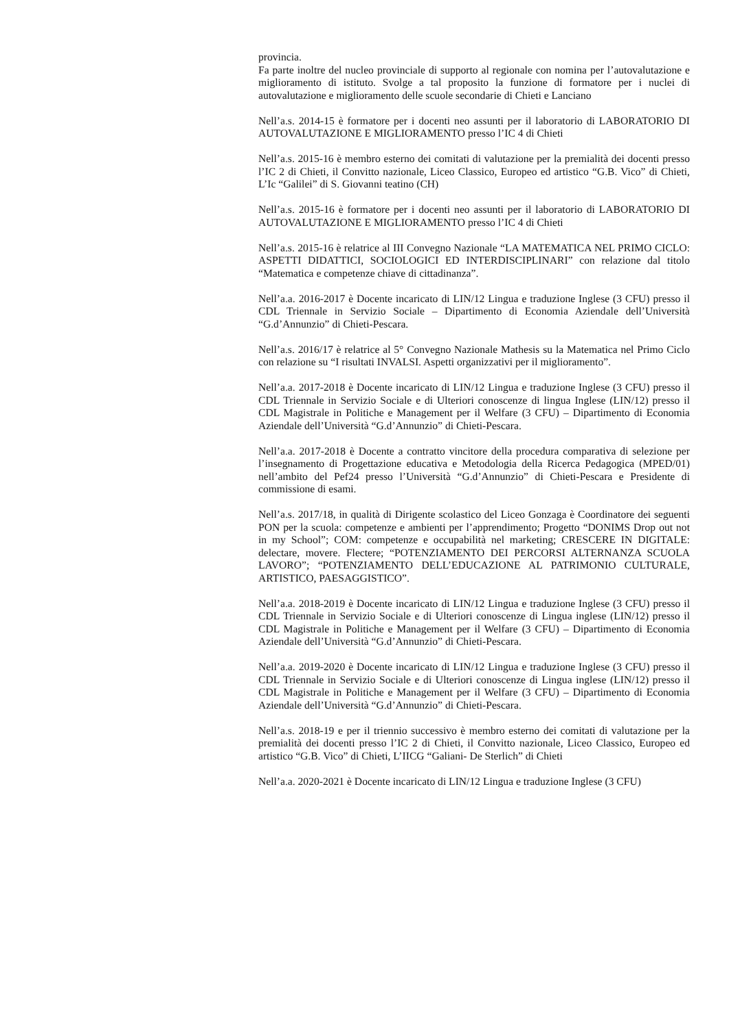provincia.
Fa parte inoltre del nucleo provinciale di supporto al regionale con nomina per l’autovalutazione e miglioramento di istituto. Svolge a tal proposito la funzione di formatore per i nuclei di autovalutazione e miglioramento delle scuole secondarie di Chieti e Lanciano
Nell’a.s. 2014-15 è formatore per i docenti neo assunti per il laboratorio di LABORATORIO DI AUTOVALUTAZIONE E MIGLIORAMENTO presso l’IC 4 di Chieti
Nell’a.s. 2015-16 è membro esterno dei comitati di valutazione per la premialità dei docenti presso l’IC 2 di Chieti, il Convitto nazionale, Liceo Classico, Europeo ed artistico “G.B. Vico” di Chieti, L’Ic “Galilei” di S. Giovanni teatino (CH)
Nell’a.s. 2015-16 è formatore per i docenti neo assunti per il laboratorio di LABORATORIO DI AUTOVALUTAZIONE E MIGLIORAMENTO presso l’IC 4 di Chieti
Nell’a.s. 2015-16 è relatrice al III Convegno Nazionale “LA MATEMATICA NEL PRIMO CICLO: ASPETTI DIDATTICI, SOCIOLOGICI ED INTERDISCIPLINARI” con relazione dal titolo “Matematica e competenze chiave di cittadinanza”.
Nell’a.a. 2016-2017 è Docente incaricato di LIN/12 Lingua e traduzione Inglese (3 CFU) presso il CDL Triennale in Servizio Sociale – Dipartimento di Economia Aziendale dell’Università “G.d’Annunzio” di Chieti-Pescara.
Nell’a.s. 2016/17 è relatrice al 5° Convegno Nazionale Mathesis su la Matematica nel Primo Ciclo con relazione su “I risultati INVALSI. Aspetti organizzativi per il miglioramento”.
Nell’a.a. 2017-2018 è Docente incaricato di LIN/12 Lingua e traduzione Inglese (3 CFU) presso il CDL Triennale in Servizio Sociale e di Ulteriori conoscenze di lingua Inglese (LIN/12) presso il CDL Magistrale in Politiche e Management per il Welfare (3 CFU) – Dipartimento di Economia Aziendale dell’Università “G.d’Annunzio” di Chieti-Pescara.
Nell’a.a. 2017-2018 è Docente a contratto vincitore della procedura comparativa di selezione per l’insegnamento di Progettazione educativa e Metodologia della Ricerca Pedagogica (MPED/01) nell’ambito del Pef24 presso l’Università “G.d’Annunzio” di Chieti-Pescara e Presidente di commissione di esami.
Nell’a.s. 2017/18, in qualità di Dirigente scolastico del Liceo Gonzaga è Coordinatore dei seguenti PON per la scuola: competenze e ambienti per l’apprendimento; Progetto “DONIMS Drop out not in my School”; COM: competenze e occupabilità nel marketing; CRESCERE IN DIGITALE: delectare, movere. Flectere; “POTENZIAMENTO DEI PERCORSI ALTERNANZA SCUOLA LAVORO”; “POTENZIAMENTO DELL’EDUCAZIONE AL PATRIMONIO CULTURALE, ARTISTICO, PAESAGGISTICO”.
Nell’a.a. 2018-2019 è Docente incaricato di LIN/12 Lingua e traduzione Inglese (3 CFU) presso il CDL Triennale in Servizio Sociale e di Ulteriori conoscenze di Lingua inglese (LIN/12) presso il CDL Magistrale in Politiche e Management per il Welfare (3 CFU) – Dipartimento di Economia Aziendale dell’Università “G.d’Annunzio” di Chieti-Pescara.
Nell’a.a. 2019-2020 è Docente incaricato di LIN/12 Lingua e traduzione Inglese (3 CFU) presso il CDL Triennale in Servizio Sociale e di Ulteriori conoscenze di Lingua inglese (LIN/12) presso il CDL Magistrale in Politiche e Management per il Welfare (3 CFU) – Dipartimento di Economia Aziendale dell’Università “G.d’Annunzio” di Chieti-Pescara.
Nell’a.s. 2018-19 e per il triennio successivo è membro esterno dei comitati di valutazione per la premialità dei docenti presso l’IC 2 di Chieti, il Convitto nazionale, Liceo Classico, Europeo ed artistico “G.B. Vico” di Chieti, L’IICG “Galiani- De Sterlich” di Chieti
Nell’a.a. 2020-2021 è Docente incaricato di LIN/12 Lingua e traduzione Inglese (3 CFU)